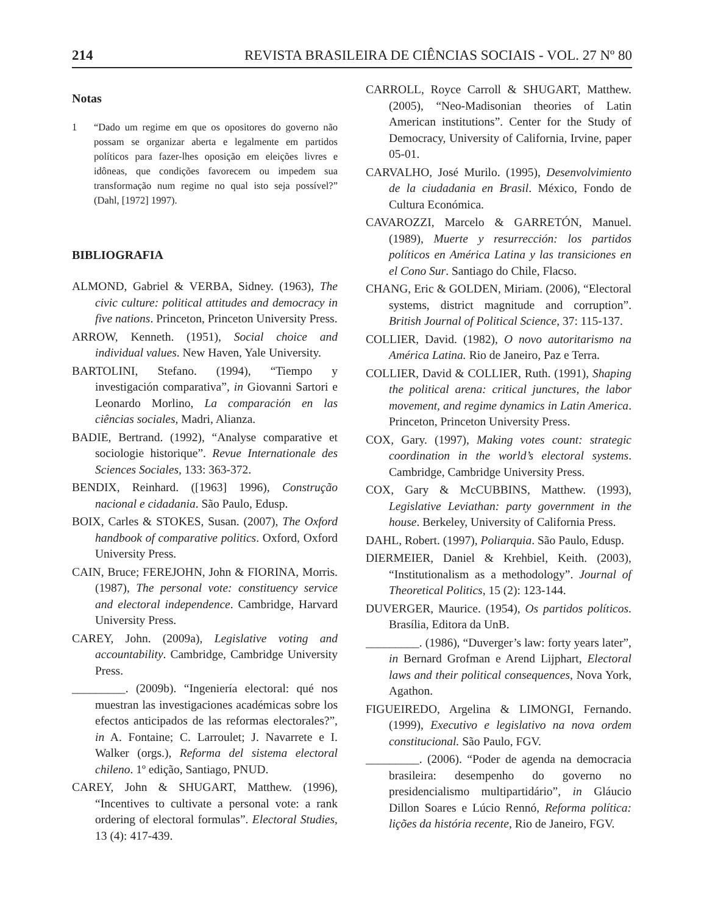214 REVISTA BRASILEIRA DE CIÊNCIAS SOCIAIS - VOL. 27 Nº 80
Notas
1 “Dado um regime em que os opositores do governo não possam se organizar aberta e legalmente em partidos políticos para fazer-lhes oposição em eleições livres e idôneas, que condições favorecem ou impedem sua transformação num regime no qual isto seja possível?” (Dahl, [1972] 1997).
BIBLIOGRAFIA
ALMOND, Gabriel & VERBA, Sidney. (1963), The civic culture: political attitudes and democracy in five nations. Princeton, Princeton University Press.
ARROW, Kenneth. (1951), Social choice and individual values. New Haven, Yale University.
BARTOLINI, Stefano. (1994), “Tiempo y investigación comparativa”, in Giovanni Sartori e Leonardo Morlino, La comparación en las ciências sociales, Madri, Alianza.
BADIE, Bertrand. (1992), “Analyse comparative et sociologie historique”. Revue Internationale des Sciences Sociales, 133: 363-372.
BENDIX, Reinhard. ([1963] 1996), Construção nacional e cidadania. São Paulo, Edusp.
BOIX, Carles & STOKES, Susan. (2007), The Oxford handbook of comparative politics. Oxford, Oxford University Press.
CAIN, Bruce; FEREJOHN, John & FIORINA, Morris. (1987), The personal vote: constituency service and electoral independence. Cambridge, Harvard University Press.
CAREY, John. (2009a), Legislative voting and accountability. Cambridge, Cambridge University Press.
_________. (2009b). “Ingeniería electoral: qué nos muestran las investigaciones académicas sobre los efectos anticipados de las reformas electorales?”, in A. Fontaine; C. Larroulet; J. Navarrete e I. Walker (orgs.), Reforma del sistema electoral chileno. 1º edição, Santiago, PNUD.
CAREY, John & SHUGART, Matthew. (1996), “Incentives to cultivate a personal vote: a rank ordering of electoral formulas”. Electoral Studies, 13 (4): 417-439.
CARROLL, Royce Carroll & SHUGART, Matthew. (2005), “Neo-Madisonian theories of Latin American institutions”. Center for the Study of Democracy, University of California, Irvine, paper 05-01.
CARVALHO, José Murilo. (1995), Desenvolvimiento de la ciudadania en Brasil. México, Fondo de Cultura Económica.
CAVAROZZI, Marcelo & GARRETÓN, Manuel. (1989), Muerte y resurrección: los partidos políticos en América Latina y las transiciones en el Cono Sur. Santiago do Chile, Flacso.
CHANG, Eric & GOLDEN, Miriam. (2006), “Electoral systems, district magnitude and corruption”. British Journal of Political Science, 37: 115-137.
COLLIER, David. (1982), O novo autoritarismo na América Latina. Rio de Janeiro, Paz e Terra.
COLLIER, David & COLLIER, Ruth. (1991), Shaping the political arena: critical junctures, the labor movement, and regime dynamics in Latin America. Princeton, Princeton University Press.
COX, Gary. (1997), Making votes count: strategic coordination in the world’s electoral systems. Cambridge, Cambridge University Press.
COX, Gary & McCUBBINS, Matthew. (1993), Legislative Leviathan: party government in the house. Berkeley, University of California Press.
DAHL, Robert. (1997), Poliarquia. São Paulo, Edusp.
DIERMEIER, Daniel & Krehbiel, Keith. (2003), “Institutionalism as a methodology”. Journal of Theoretical Politics, 15 (2): 123-144.
DUVERGER, Maurice. (1954), Os partidos políticos. Brasília, Editora da UnB.
_________. (1986), “Duverger’s law: forty years later”, in Bernard Grofman e Arend Lijphart, Electoral laws and their political consequences, Nova York, Agathon.
FIGUEIREDO, Argelina & LIMONGI, Fernando. (1999), Executivo e legislativo na nova ordem constitucional. São Paulo, FGV.
_________. (2006). “Poder de agenda na democracia brasileira: desempenho do governo no presidencialismo multipartidário”, in Gláucio Dillon Soares e Lúcio Rennó, Reforma política: lições da história recente, Rio de Janeiro, FGV.